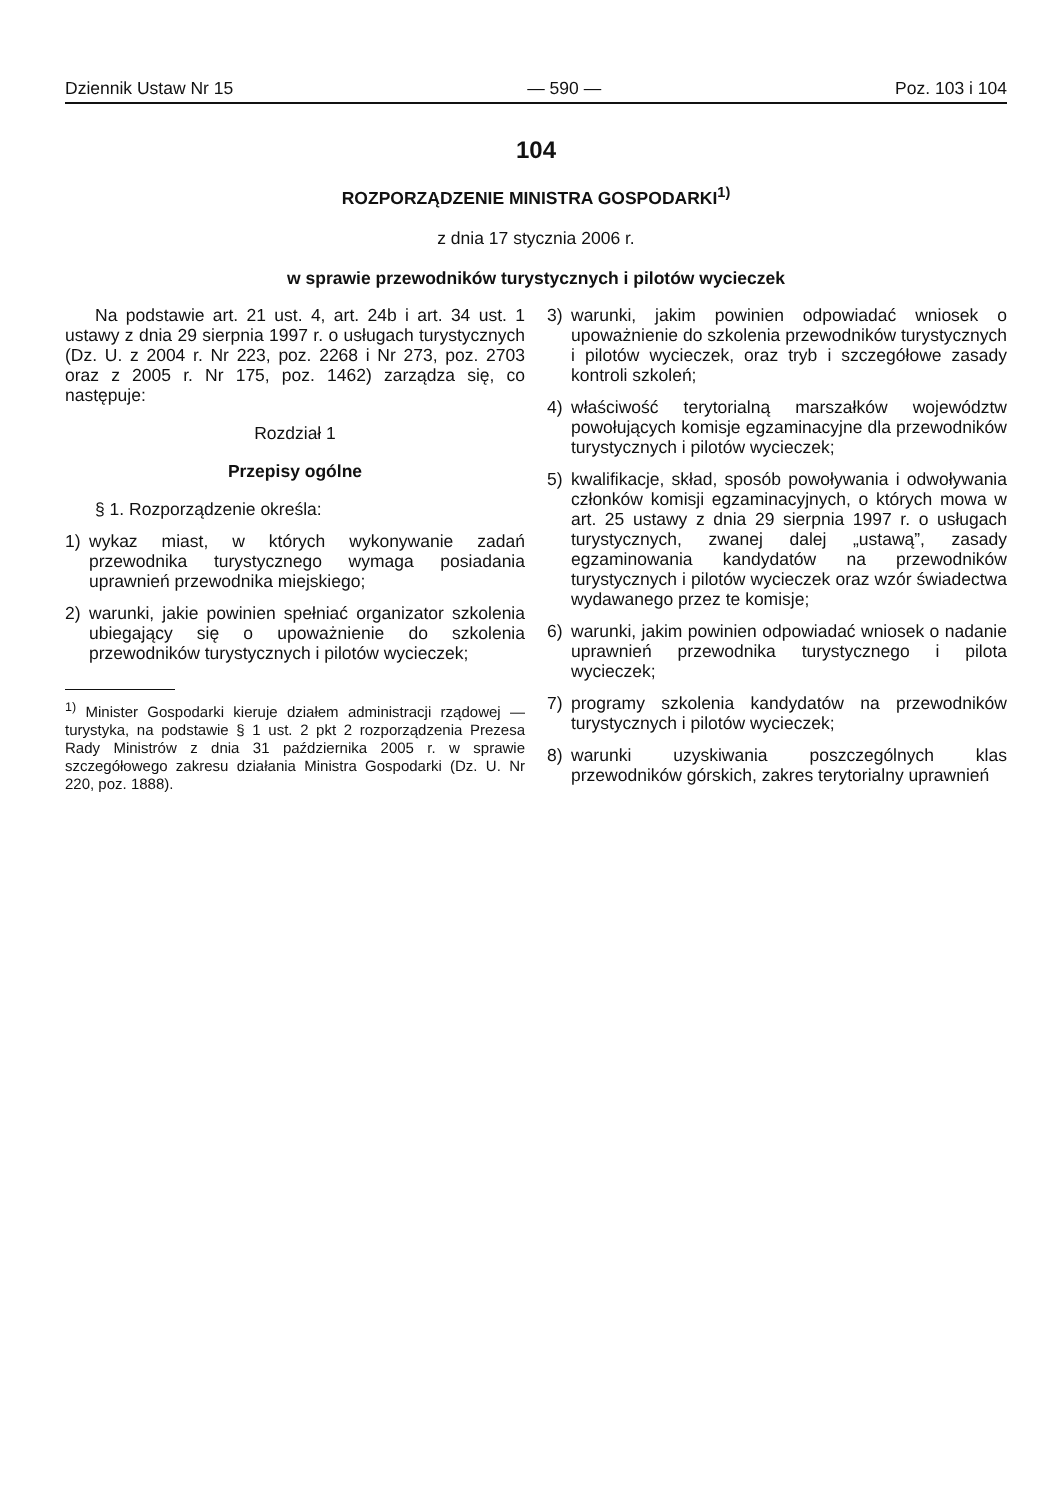Dziennik Ustaw Nr 15 — 590 — Poz. 103 i 104
104
ROZPORZĄDZENIE MINISTRA GOSPODARKI<sup>1)</sup>
z dnia 17 stycznia 2006 r.
w sprawie przewodników turystycznych i pilotów wycieczek
Na podstawie art. 21 ust. 4, art. 24b i art. 34 ust. 1 ustawy z dnia 29 sierpnia 1997 r. o usługach turystycznych (Dz. U. z 2004 r. Nr 223, poz. 2268 i Nr 273, poz. 2703 oraz z 2005 r. Nr 175, poz. 1462) zarządza się, co następuje:
Rozdział 1
Przepisy ogólne
§ 1. Rozporządzenie określa:
1) wykaz miast, w których wykonywanie zadań przewodnika turystycznego wymaga posiadania uprawnień przewodnika miejskiego;
2) warunki, jakie powinien spełniać organizator szkolenia ubiegający się o upoważnienie do szkolenia przewodników turystycznych i pilotów wycieczek;
<sup>1)</sup> Minister Gospodarki kieruje działem administracji rządowej — turystyka, na podstawie § 1 ust. 2 pkt 2 rozporządzenia Prezesa Rady Ministrów z dnia 31 października 2005 r. w sprawie szczegółowego zakresu działania Ministra Gospodarki (Dz. U. Nr 220, poz. 1888).
3) warunki, jakim powinien odpowiadać wniosek o upoważnienie do szkolenia przewodników turystycznych i pilotów wycieczek, oraz tryb i szczegółowe zasady kontroli szkoleń;
4) właściwość terytorialną marszałków województw powołujących komisje egzaminacyjne dla przewodników turystycznych i pilotów wycieczek;
5) kwalifikacje, skład, sposób powoływania i odwoływania członków komisji egzaminacyjnych, o których mowa w art. 25 ustawy z dnia 29 sierpnia 1997 r. o usługach turystycznych, zwanej dalej „ustawą”, zasady egzaminowania kandydatów na przewodników turystycznych i pilotów wycieczek oraz wzór świadectwa wydawanego przez te komisje;
6) warunki, jakim powinien odpowiadać wniosek o nadanie uprawnień przewodnika turystycznego i pilota wycieczek;
7) programy szkolenia kandydatów na przewodników turystycznych i pilotów wycieczek;
8) warunki uzyskiwania poszczególnych klas przewodników górskich, zakres terytorialny uprawnień